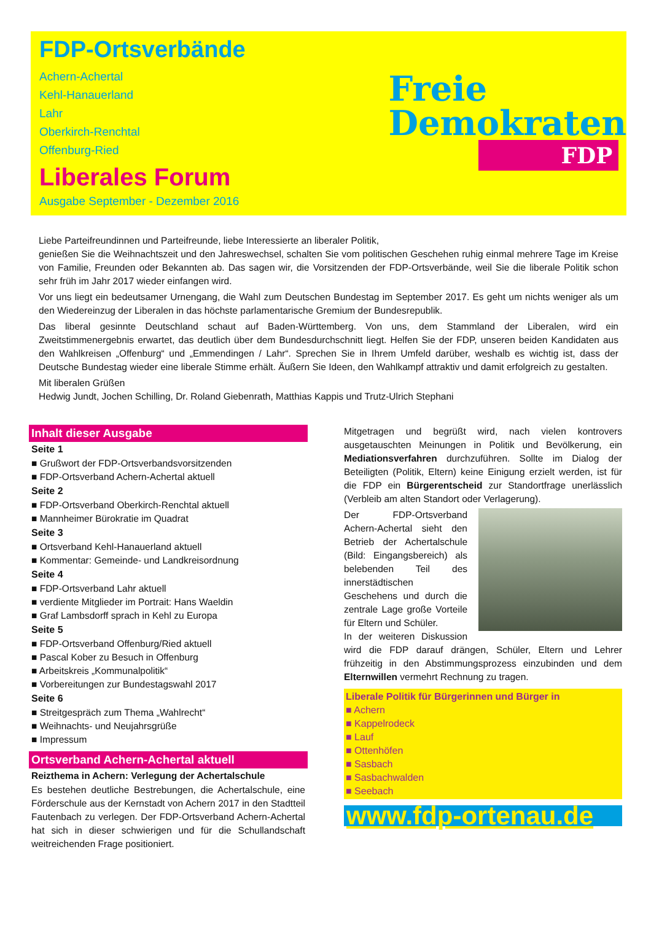FDP-Ortsverbände
Achern-Achertal
Kehl-Hanauerland
Lahr
Oberkirch-Renchtal
Offenburg-Ried
Liberales Forum
Ausgabe September - Dezember 2016
Freie
Demokraten
FDP
Liebe Parteifreundinnen und Parteifreunde, liebe Interessierte an liberaler Politik,
genießen Sie die Weihnachtszeit und den Jahreswechsel, schalten Sie vom politischen Geschehen ruhig einmal mehrere Tage im Kreise von Familie, Freunden oder Bekannten ab. Das sagen wir, die Vorsitzenden der FDP-Ortsverbände, weil Sie die liberale Politik schon sehr früh im Jahr 2017 wieder einfangen wird.
Vor uns liegt ein bedeutsamer Urnengang, die Wahl zum Deutschen Bundestag im September 2017. Es geht um nichts weniger als um den Wiedereinzug der Liberalen in das höchste parlamentarische Gremium der Bundesrepublik.
Das liberal gesinnte Deutschland schaut auf Baden-Württemberg. Von uns, dem Stammland der Liberalen, wird ein Zweitstimmenergebnis erwartet, das deutlich über dem Bundesdurchschnitt liegt. Helfen Sie der FDP, unseren beiden Kandidaten aus den Wahlkreisen „Offenburg“ und „Emmendingen / Lahr“. Sprechen Sie in Ihrem Umfeld darüber, weshalb es wichtig ist, dass der Deutsche Bundestag wieder eine liberale Stimme erhält. Äußern Sie Ideen, den Wahlkampf attraktiv und damit erfolgreich zu gestalten.
Mit liberalen Grüßen
Hedwig Jundt, Jochen Schilling, Dr. Roland Giebenrath, Matthias Kappis und Trutz-Ulrich Stephani
Inhalt dieser Ausgabe
Seite 1
■ Grußwort der FDP-Ortsverbandsvorsitzenden
■ FDP-Ortsverband Achern-Achertal aktuell
Seite 2
■ FDP-Ortsverband Oberkirch-Renchtal aktuell
■ Mannheimer Bürokratie im Quadrat
Seite 3
■ Ortsverband Kehl-Hanauerland aktuell
■ Kommentar: Gemeinde- und Landkreisordnung
Seite 4
■ FDP-Ortsverband Lahr aktuell
■ verdiente Mitglieder im Portrait: Hans Waeldin
■ Graf Lambsdorff sprach in Kehl zu Europa
Seite 5
■ FDP-Ortsverband Offenburg/Ried aktuell
■ Pascal Kober zu Besuch in Offenburg
■ Arbeitskreis „Kommunalpolitik“
■ Vorbereitungen zur Bundestagswahl 2017
Seite 6
■ Streitgespräch zum Thema „Wahlrecht“
■ Weihnachts- und Neujahrsgrüße
■ Impressum
Ortsverband Achern-Achertal aktuell
Reizthema in Achern: Verlegung der Achertalschule
Es bestehen deutliche Bestrebungen, die Achertalschule, eine Förderschule aus der Kernstadt von Achern 2017 in den Stadtteil Fautenbach zu verlegen. Der FDP-Ortsverband Achern-Achertal hat sich in dieser schwierigen und für die Schullandschaft weitreichenden Frage positioniert.
Mitgetragen und begrüßt wird, nach vielen kontrovers ausgetauschten Meinungen in Politik und Bevölkerung, ein Mediationsverfahren durchzuführen. Sollte im Dialog der Beteiligten (Politik, Eltern) keine Einigung erzielt werden, ist für die FDP ein Bürgerentscheid zur Standortfrage unerlässlich (Verbleib am alten Standort oder Verlagerung).
Der FDP-Ortsverband Achern-Achertal sieht den Betrieb der Achertalschule (Bild: Eingangsbereich) als belebenden Teil des innerstädtischen Geschehens und durch die zentrale Lage große Vorteile für Eltern und Schüler.
In der weiteren Diskussion wird die FDP darauf drängen, Schüler, Eltern und Lehrer frühzeitig in den Abstimmungsprozess einzubinden und dem Elternwillen vermehrt Rechnung zu tragen.
Liberale Politik für Bürgerinnen und Bürger in
■ Achern
■ Kappelrodeck
■ Lauf
■ Ottenhöfen
■ Sasbach
■ Sasbachwalden
■ Seebach
www.fdp-ortenau.de